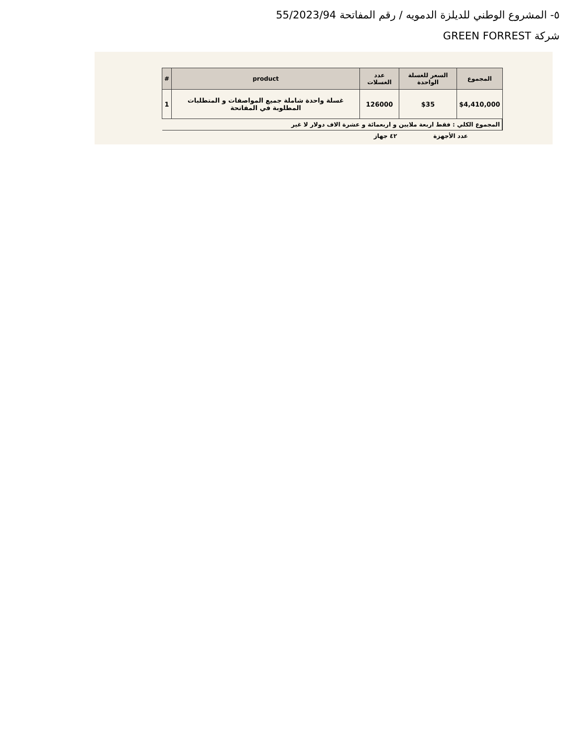٥- المشروع الوطني للديلزة الدمويه / رقم المفاتحة 55/2023/94
شركة GREEN FORREST
| المجموع | السعر للغسلة الواحدة | عدد الغسلات | product | # |
| --- | --- | --- | --- | --- |
| $4,410,000 | $35 | 126000 | غسلة واحدة شاملة جميع المواصفات و المتطلبات المطلوبة في المفاتحة | 1 |
| المجموع الكلي : فقط اربعة ملايين و اربعمائة و عشرة الاف دولار لا غير | | | | |
| عدد الأجهزة | | ٤٢ جهاز | | |